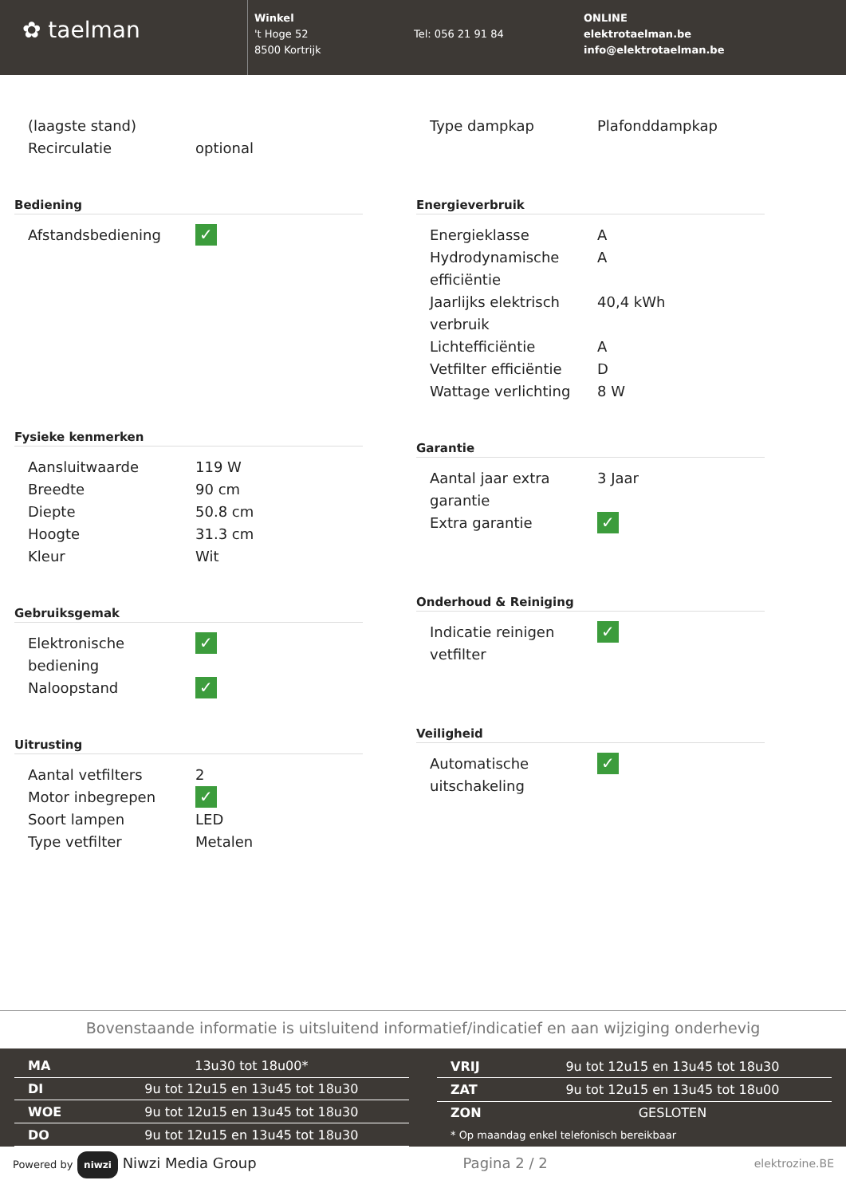✿ taelman
Winkel
't Hoge 52
8500 Kortrijk
Tel: 056 21 91 84
ONLINE
elektrotaelman.be
info@elektrotaelman.be
| (laagste stand) | |
| Recirculatie | optional |
Bediening
| Afstandsbediening | ✓ |
Fysieke kenmerken
| Aansluitwaarde | 119 W |
| Breedte | 90 cm |
| Diepte | 50.8 cm |
| Hoogte | 31.3 cm |
| Kleur | Wit |
Gebruiksgemak
| Elektronische bediening | ✓ |
| Naloopstand | ✓ |
Uitrusting
| Aantal vetfilters | 2 |
| Motor inbegrepen | ✓ |
| Soort lampen | LED |
| Type vetfilter | Metalen |
| Type dampkap | Plafonddampkap |
Energieverbruik
| Energieklasse | A |
| Hydrodynamische efficiëntie | A |
| Jaarlijks elektrisch verbruik | 40,4 kWh |
| Lichtefficiëntie | A |
| Vetfilter efficiëntie | D |
| Wattage verlichting | 8 W |
Garantie
| Aantal jaar extra garantie | 3 Jaar |
| Extra garantie | ✓ |
Onderhoud & Reiniging
| Indicatie reinigen vetfilter | ✓ |
Veiligheid
| Automatische uitschakeling | ✓ |
Bovenstaande informatie is uitsluitend informatief/indicatief en aan wijziging onderhevig
| MA | 13u30 tot 18u00* |
| DI | 9u tot 12u15 en 13u45 tot 18u30 |
| WOE | 9u tot 12u15 en 13u45 tot 18u30 |
| DO | 9u tot 12u15 en 13u45 tot 18u30 |
| VRIJ | 9u tot 12u15 en 13u45 tot 18u30 |
| ZAT | 9u tot 12u15 en 13u45 tot 18u00 |
| ZON | GESLOTEN |
| * Op maandag enkel telefonisch bereikbaar | |
Powered by niwzi Niwzi Media Group Pagina 2 / 2 elektrozine.BE